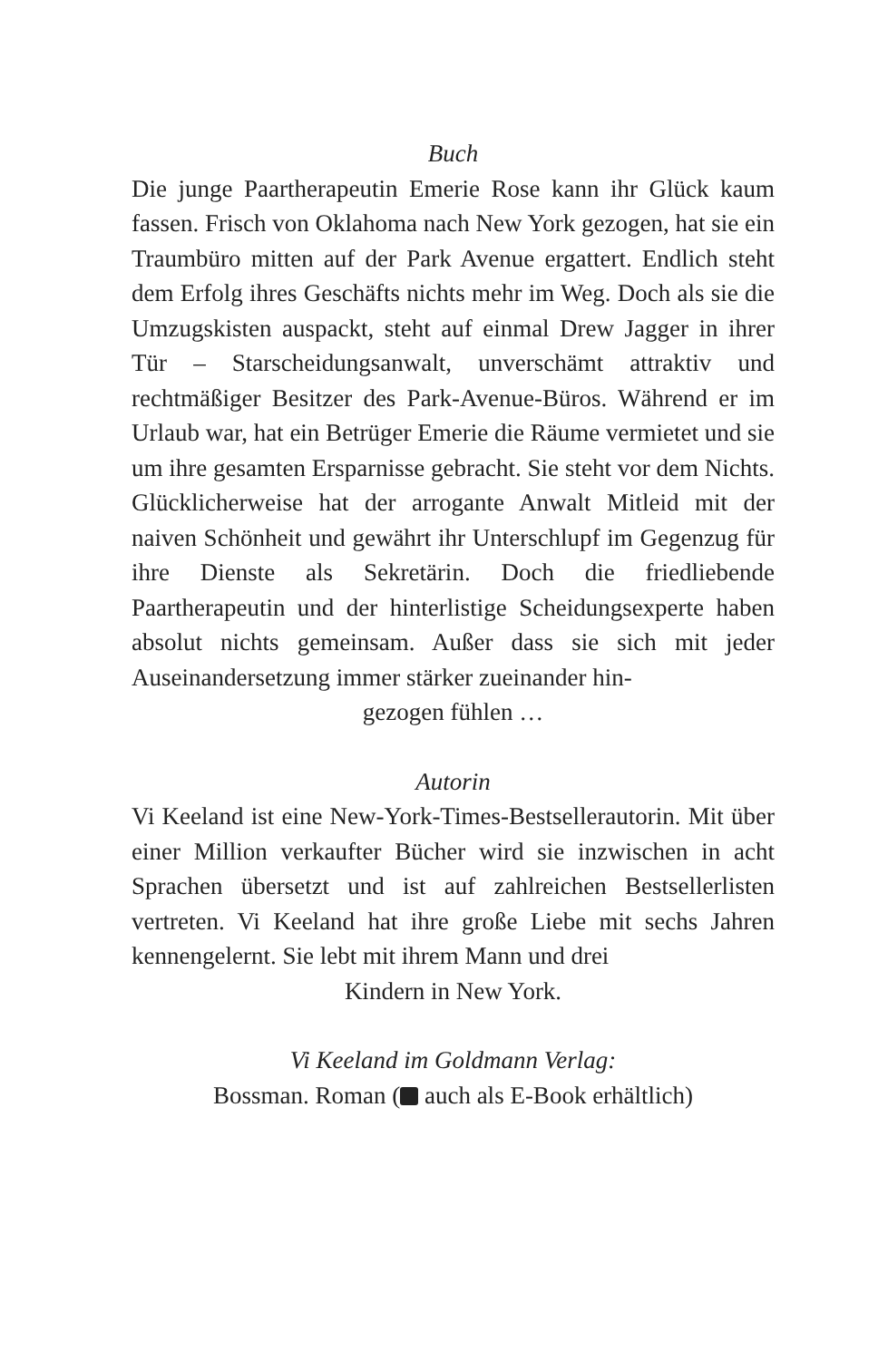Buch
Die junge Paartherapeutin Emerie Rose kann ihr Glück kaum fassen. Frisch von Oklahoma nach New York gezogen, hat sie ein Traumbüro mitten auf der Park Avenue ergattert. Endlich steht dem Erfolg ihres Geschäfts nichts mehr im Weg. Doch als sie die Umzugskisten auspackt, steht auf einmal Drew Jagger in ihrer Tür – Starscheidungsanwalt, unverschämt attraktiv und rechtmäßiger Besitzer des Park-Avenue-Büros. Während er im Urlaub war, hat ein Betrüger Emerie die Räume vermietet und sie um ihre gesamten Ersparnisse gebracht. Sie steht vor dem Nichts. Glücklicherweise hat der arrogante Anwalt Mitleid mit der naiven Schönheit und gewährt ihr Unterschlupf im Gegenzug für ihre Dienste als Sekretärin. Doch die friedliebende Paartherapeutin und der hinterlistige Scheidungsexperte haben absolut nichts gemeinsam. Außer dass sie sich mit jeder Auseinandersetzung immer stärker zueinander hin-
gezogen fühlen …
Autorin
Vi Keeland ist eine New-York-Times-Bestsellerautorin. Mit über einer Million verkaufter Bücher wird sie inzwischen in acht Sprachen übersetzt und ist auf zahlreichen Bestsellerlisten vertreten. Vi Keeland hat ihre große Liebe mit sechs Jahren kennengelernt. Sie lebt mit ihrem Mann und drei
Kindern in New York.
Vi Keeland im Goldmann Verlag:
Bossman. Roman ( auch als E-Book erhältlich)